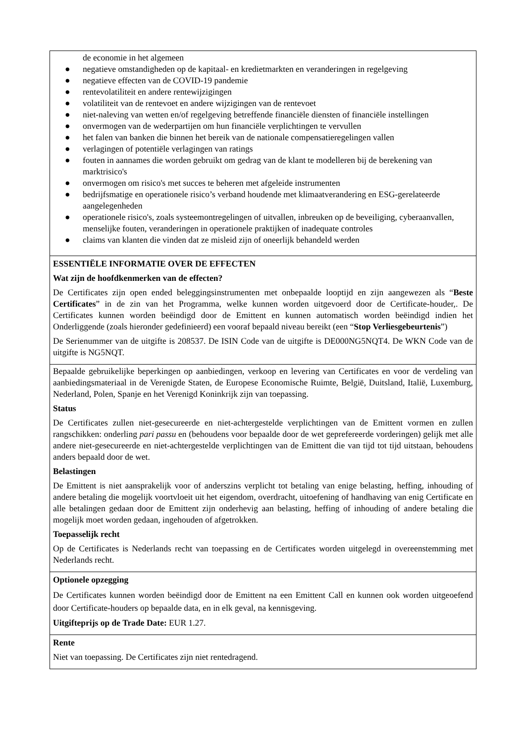de economie in het algemeen
● negatieve omstandigheden op de kapitaal- en kredietmarkten en veranderingen in regelgeving
● negatieve effecten van de COVID-19 pandemie
● rentevolatiliteit en andere rentewijzigingen
● volatiliteit van de rentevoet en andere wijzigingen van de rentevoet
● niet-naleving van wetten en/of regelgeving betreffende financiële diensten of financiële instellingen
● onvermogen van de wederpartijen om hun financiële verplichtingen te vervullen
● het falen van banken die binnen het bereik van de nationale compensatieregelingen vallen
● verlagingen of potentiële verlagingen van ratings
● fouten in aannames die worden gebruikt om gedrag van de klant te modelleren bij de berekening van marktrisico's
● onvermogen om risico's met succes te beheren met afgeleide instrumenten
● bedrijfsmatige en operationele risico’s verband houdende met klimaatverandering en ESG-gerelateerde aangelegenheden
● operationele risico's, zoals systeemontregelingen of uitvallen, inbreuken op de beveiliging, cyberaanvallen, menselijke fouten, veranderingen in operationele praktijken of inadequate controles
● claims van klanten die vinden dat ze misleid zijn of oneerlijk behandeld werden
ESSENTIËLE INFORMATIE OVER DE EFFECTEN
Wat zijn de hoofdkenmerken van de effecten?
De Certificates zijn open ended beleggingsinstrumenten met onbepaalde looptijd en zijn aangewezen als “Beste Certificates” in de zin van het Programma, welke kunnen worden uitgevoerd door de Certificate-houder,. De Certificates kunnen worden beëindigd door de Emittent en kunnen automatisch worden beëindigd indien het Onderliggende (zoals hieronder gedefinieerd) een vooraf bepaald niveau bereikt (een “Stop Verliesgebeurtenis”)
De Serienummer van de uitgifte is 208537. De ISIN Code van de uitgifte is DE000NG5NQT4. De WKN Code van de uitgifte is NG5NQT.
Bepaalde gebruikelijke beperkingen op aanbiedingen, verkoop en levering van Certificates en voor de verdeling van aanbiedingsmateriaal in de Verenigde Staten, de Europese Economische Ruimte, België, Duitsland, Italië, Luxemburg, Nederland, Polen, Spanje en het Verenigd Koninkrijk zijn van toepassing.
Status
De Certificates zullen niet-gesecureerde en niet-achtergestelde verplichtingen van de Emittent vormen en zullen rangschikken: onderling pari passu en (behoudens voor bepaalde door de wet geprefereerde vorderingen) gelijk met alle andere niet-gesecureerde en niet-achtergestelde verplichtingen van de Emittent die van tijd tot tijd uitstaan, behoudens anders bepaald door de wet.
Belastingen
De Emittent is niet aansprakelijk voor of anderszins verplicht tot betaling van enige belasting, heffing, inhouding of andere betaling die mogelijk voortvloeit uit het eigendom, overdracht, uitoefening of handhaving van enig Certificate en alle betalingen gedaan door de Emittent zijn onderhevig aan belasting, heffing of inhouding of andere betaling die mogelijk moet worden gedaan, ingehouden of afgetrokken.
Toepasselijk recht
Op de Certificates is Nederlands recht van toepassing en de Certificates worden uitgelegd in overeenstemming met Nederlands recht.
Optionele opzegging
De Certificates kunnen worden beëindigd door de Emittent na een Emittent Call en kunnen ook worden uitgeoefend door Certificate-houders op bepaalde data, en in elk geval, na kennisgeving.
Uitgifteprijs op de Trade Date: EUR 1.27.
Rente
Niet van toepassing. De Certificates zijn niet rentedragend.